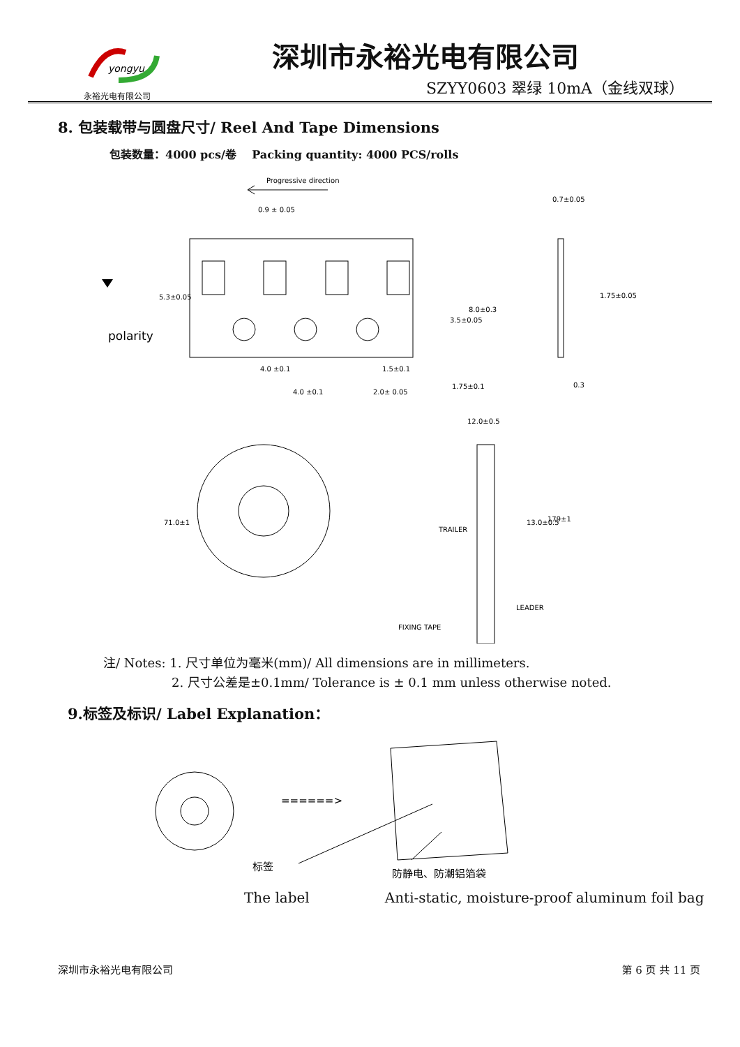yongyu
永裕光电有限公司
深圳市永裕光电有限公司
SZYY0603 翠绿 10mA（金线双球）
8. 包装载带与圆盘尺寸/ Reel And Tape Dimensions
包装数量：4000 pcs/卷 Packing quantity: 4000 PCS/rolls
Progressive direction
0.9 ± 0.05
0.7±0.05
polarity
4.0 ±0.1
1.5±0.1
4.0 ±0.1
2.0± 0.05
5.3±0.05
3.5±0.05
8.0±0.3
1.75±0.1
1.75±0.05
0.3
12.0±0.5
71.0±1
13.0±0.5
179±1
TRAILER
LEADER
FIXING TAPE
注/ Notes: 1. 尺寸单位为毫米(mm)/ All dimensions are in millimeters.
2. 尺寸公差是±0.1mm/ Tolerance is ± 0.1 mm unless otherwise noted.
9.标签及标识/ Label Explanation：
======>
标签
防静电、防潮铝箔袋
The label Anti-static, moisture-proof aluminum foil bag
深圳市永裕光电有限公司 第 6 页 共 11 页